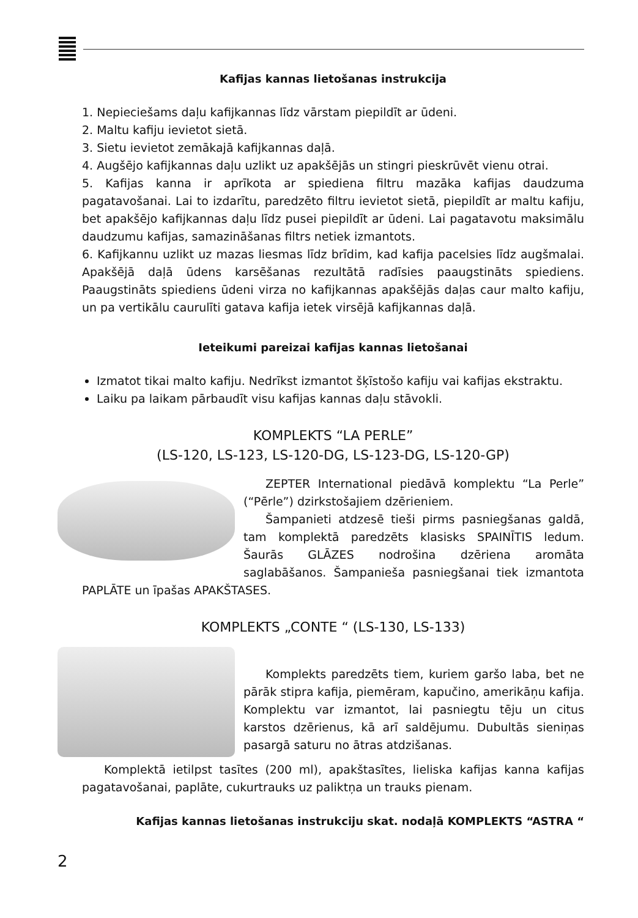Kafijas kannas lietošanas instrukcija
1. Nepieciešams daļu kafijkannas līdz vārstam piepildīt ar ūdeni.
2. Maltu kafiju ievietot sietā.
3. Sietu ievietot zemākajā kafijkannas daļā.
4. Augšējo kafijkannas daļu uzlikt uz apakšējās un stingri pieskrūvēt vienu otrai.
5. Kafijas kanna ir aprīkota ar spiediena filtru mazāka kafijas daudzuma pagatavošanai. Lai to izdarītu, paredzēto filtru ievietot sietā, piepildīt ar maltu kafiju, bet apakšējo kafijkannas daļu līdz pusei piepildīt ar ūdeni. Lai pagatavotu maksimālu daudzumu kafijas, samazināšanas filtrs netiek izmantots.
6. Kafijkannu uzlikt uz mazas liesmas līdz brīdim, kad kafija pacelsies līdz augšmalai. Apakšējā daļā ūdens karsēšanas rezultātā radīsies paaugstināts spiediens. Paaugstināts spiediens ūdeni virza no kafijkannas apakšējās daļas caur malto kafiju, un pa vertikālu caurulīti gatava kafija ietek virsējā kafijkannas daļā.
Ieteikumi pareizai kafijas kannas lietošanai
Izmatot tikai malto kafiju. Nedrīkst izmantot šķīstošo kafiju vai kafijas ekstraktu.
Laiku pa laikam pārbaudīt visu kafijas kannas daļu stāvokli.
KOMPLEKTS “LA PERLE”
(LS-120, LS-123, LS-120-DG, LS-123-DG, LS-120-GP)
ZEPTER International piedāvā komplektu “La Perle” (“Pērle”) dzirkstošajiem dzērieniem.
Šampanieti atdzesē tieši pirms pasniegšanas galdā, tam komplektā paredzēts klasisks SPAINĪTIS ledum. Šaurās GLĀZES nodrošina dzēriena aromāta saglabāšanos. Šampanieša pasniegšanai tiek izmantota PAPLĀTE un īpašas APAKŠTASES.
KOMPLEKTS „CONTE “ (LS-130, LS-133)
Komplekts paredzēts tiem, kuriem garšo laba, bet ne pārāk stipra kafija, piemēram, kapučino, amerikāņu kafija. Komplektu var izmantot, lai pasniegtu tēju un citus karstos dzērienus, kā arī saldējumu. Dubultās sieniņas pasargā saturu no ātras atdzišanas.
Komplektā ietilpst tasītes (200 ml), apakštasītes, lieliska kafijas kanna kafijas pagatavošanai, paplāte, cukurtrauks uz paliktņa un trauks pienam.
Kafijas kannas lietošanas instrukciju skat. nodaļā KOMPLEKTS “ASTRA “
2